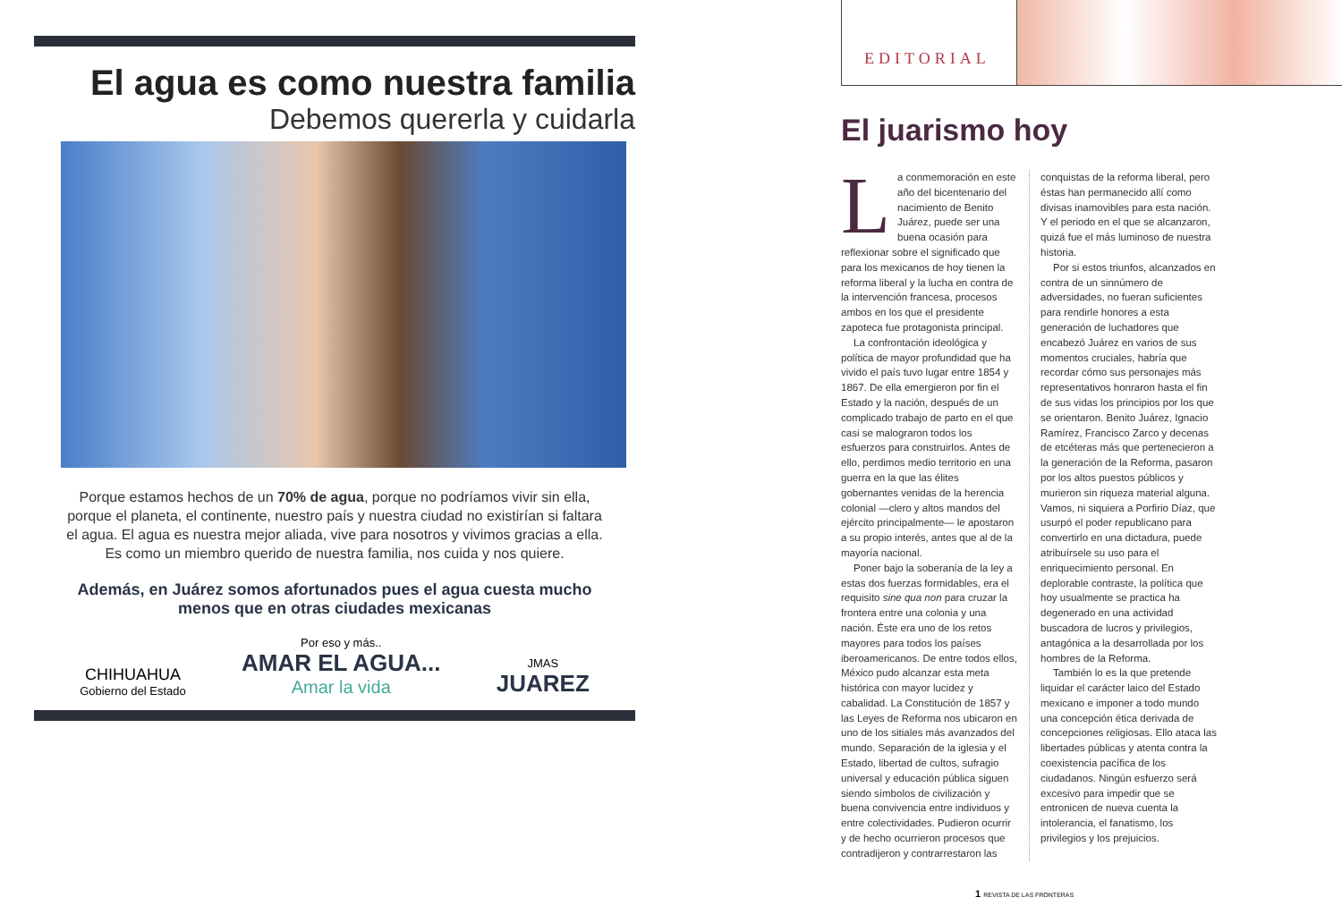El agua es como nuestra familia
Debemos quererla y cuidarla
Porque estamos hechos de un 70% de agua, porque no podríamos vivir sin ella, porque el planeta, el continente, nuestro país y nuestra ciudad no existirían si faltara el agua. El agua es nuestra mejor aliada, vive para nosotros y vivimos gracias a ella. Es como un miembro querido de nuestra familia, nos cuida y nos quiere.
Además, en Juárez somos afortunados pues el agua cuesta mucho menos que en otras ciudades mexicanas
CHIHUAHUA
Gobierno del Estado
Por eso y más..
AMAR EL AGUA...
Amar la vida
JMAS
JUAREZ
EDITORIAL
El juarismo hoy
La conmemoración en este año del bicentenario del nacimiento de Benito Juárez, puede ser una buena ocasión para reflexionar sobre el significado que para los mexicanos de hoy tienen la reforma liberal y la lucha en contra de la intervención francesa, procesos ambos en los que el presidente zapoteca fue protagonista principal.
La confrontación ideológica y política de mayor profundidad que ha vivido el país tuvo lugar entre 1854 y 1867. De ella emergieron por fin el Estado y la nación, después de un complicado trabajo de parto en el que casi se malograron todos los esfuerzos para construirlos. Antes de ello, perdimos medio territorio en una guerra en la que las élites gobernantes venidas de la herencia colonial —clero y altos mandos del ejército principalmente— le apostaron a su propio interés, antes que al de la mayoría nacional.
Poner bajo la soberanía de la ley a estas dos fuerzas formidables, era el requisito sine qua non para cruzar la frontera entre una colonia y una nación. Éste era uno de los retos mayores para todos los países iberoamericanos. De entre todos ellos, México pudo alcanzar esta meta histórica con mayor lucidez y cabalidad. La Constitución de 1857 y las Leyes de Reforma nos ubicaron en uno de los sitiales más avanzados del mundo. Separación de la iglesia y el Estado, libertad de cultos, sufragio universal y educación pública siguen siendo símbolos de civilización y buena convivencia entre individuos y entre colectividades. Pudieron ocurrir y de hecho ocurrieron procesos que contradijeron y contrarrestaron las conquistas de la reforma liberal, pero éstas han permanecido allí como divisas inamovibles para esta nación. Y el periodo en el que se alcanzaron, quizá fue el más luminoso de nuestra historia.
Por si estos triunfos, alcanzados en contra de un sinnúmero de adversidades, no fueran suficientes para rendirle honores a esta generación de luchadores que encabezó Juárez en varios de sus momentos cruciales, habría que recordar cómo sus personajes más representativos honraron hasta el fin de sus vidas los principios por los que se orientaron. Benito Juárez, Ignacio Ramírez, Francisco Zarco y decenas de etcéteras más que pertenecieron a la generación de la Reforma, pasaron por los altos puestos públicos y murieron sin riqueza material alguna. Vamos, ni siquiera a Porfirio Díaz, que usurpó el poder republicano para convertirlo en una dictadura, puede atribuírsele su uso para el enriquecimiento personal. En deplorable contraste, la política que hoy usualmente se practica ha degenerado en una actividad buscadora de lucros y privilegios, antagónica a la desarrollada por los hombres de la Reforma.
También lo es la que pretende liquidar el carácter laico del Estado mexicano e imponer a todo mundo una concepción ética derivada de concepciones religiosas. Ello ataca las libertades públicas y atenta contra la coexistencia pacífica de los ciudadanos. Ningún esfuerzo será excesivo para impedir que se entronicen de nueva cuenta la intolerancia, el fanatismo, los privilegios y los prejuicios.
1 REVISTA DE LAS FRONTERAS